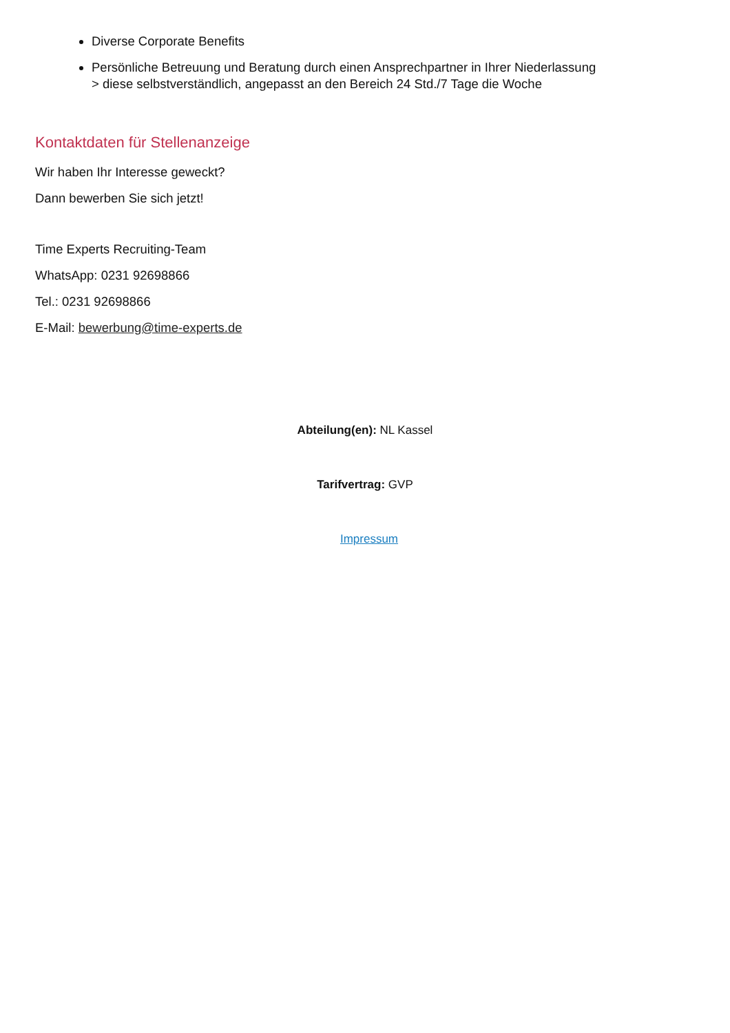Diverse Corporate Benefits
Persönliche Betreuung und Beratung durch einen Ansprechpartner in Ihrer Niederlassung
> diese selbstverständlich, angepasst an den Bereich 24 Std./7 Tage die Woche
Kontaktdaten für Stellenanzeige
Wir haben Ihr Interesse geweckt?
Dann bewerben Sie sich jetzt!
Time Experts Recruiting-Team
WhatsApp: 0231 92698866
Tel.: 0231 92698866
E-Mail: bewerbung@time-experts.de
Abteilung(en): NL Kassel
Tarifvertrag: GVP
Impressum